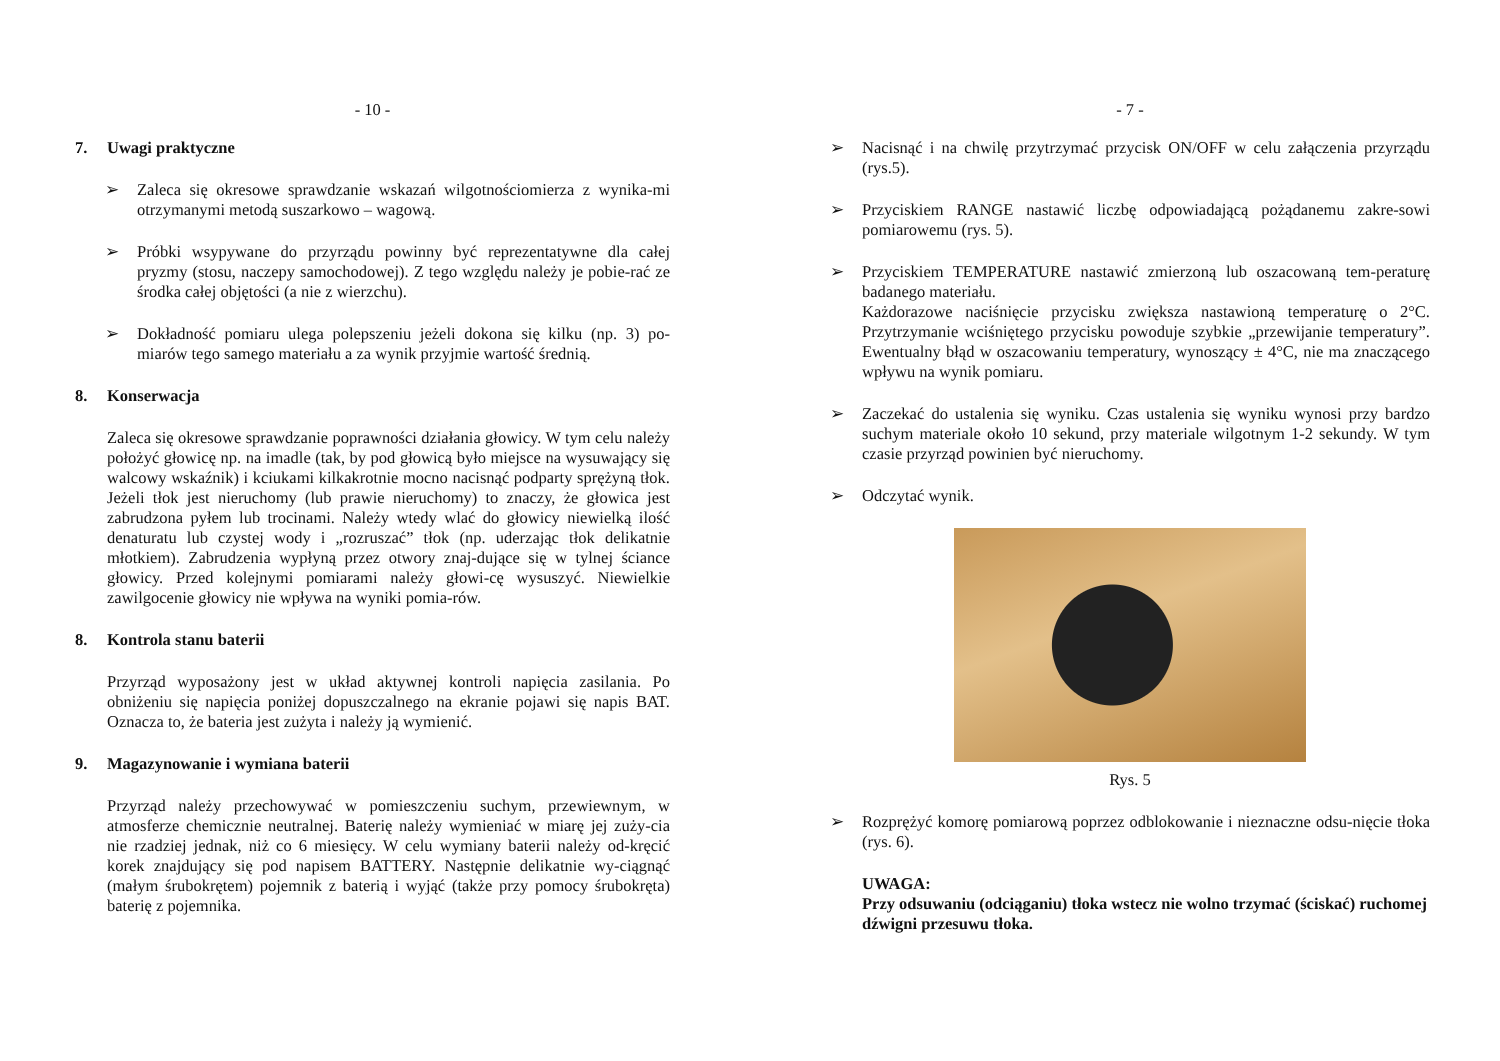- 10 -
7. Uwagi praktyczne
➢ Zaleca się okresowe sprawdzanie wskazań wilgotnościomierza z wynika-mi otrzymanymi metodą suszarkowo – wagową.
➢ Próbki wsypywane do przyrządu powinny być reprezentatywne dla całej pryzmy (stosu, naczepy samochodowej). Z tego względu należy je pobie-rać ze środka całej objętości (a nie z wierzchu).
➢ Dokładność pomiaru ulega polepszeniu jeżeli dokona się kilku (np. 3) po-miarów tego samego materiału a za wynik przyjmie wartość średnią.
8. Konserwacja
Zaleca się okresowe sprawdzanie poprawności działania głowicy. W tym celu należy położyć głowicę np. na imadle (tak, by pod głowicą było miejsce na wysuwający się walcowy wskaźnik) i kciukami kilkakrotnie mocno nacisnąć podparty sprężyną tłok. Jeżeli tłok jest nieruchomy (lub prawie nieruchomy) to znaczy, że głowica jest zabrudzona pyłem lub trocinami. Należy wtedy wlać do głowicy niewielką ilość denaturatu lub czystej wody i „rozruszać” tłok (np. uderzając tłok delikatnie młotkiem). Zabrudzenia wypłyną przez otwory znaj-dujące się w tylnej ściance głowicy. Przed kolejnymi pomiarami należy głowi-cę wysuszyć. Niewielkie zawilgocenie głowicy nie wpływa na wyniki pomia-rów.
8. Kontrola stanu baterii
Przyrząd wyposażony jest w układ aktywnej kontroli napięcia zasilania. Po obniżeniu się napięcia poniżej dopuszczalnego na ekranie pojawi się napis BAT. Oznacza to, że bateria jest zużyta i należy ją wymienić.
9. Magazynowanie i wymiana baterii
Przyrząd należy przechowywać w pomieszczeniu suchym, przewiewnym, w atmosferze chemicznie neutralnej. Baterię należy wymieniać w miarę jej zuży-cia nie rzadziej jednak, niż co 6 miesięcy. W celu wymiany baterii należy od-kręcić korek znajdujący się pod napisem BATTERY. Następnie delikatnie wy-ciągnąć (małym śrubokrętem) pojemnik z baterią i wyjąć (także przy pomocy śrubokręta) baterię z pojemnika.
- 7 -
➢ Nacisnąć i na chwilę przytrzymać przycisk ON/OFF w celu załączenia przyrządu (rys.5).
➢ Przyciskiem RANGE nastawić liczbę odpowiadającą pożądanemu zakre-sowi pomiarowemu (rys. 5).
➢ Przyciskiem TEMPERATURE nastawić zmierzoną lub oszacowaną tem-peraturę badanego materiału.
Każdorazowe naciśnięcie przycisku zwiększa nastawioną temperaturę o 2°C. Przytrzymanie wciśniętego przycisku powoduje szybkie „przewijanie temperatury”. Ewentualny błąd w oszacowaniu temperatury, wynoszący ± 4°C, nie ma znaczącego wpływu na wynik pomiaru.
➢ Zaczekać do ustalenia się wyniku. Czas ustalenia się wyniku wynosi przy bardzo suchym materiale około 10 sekund, przy materiale wilgotnym 1-2 sekundy. W tym czasie przyrząd powinien być nieruchomy.
➢ Odczytać wynik.
Rys. 5
➢ Rozprężyć komorę pomiarową poprzez odblokowanie i nieznaczne odsu-nięcie tłoka (rys. 6).
UWAGA:
Przy odsuwaniu (odciąganiu) tłoka wstecz nie wolno trzymać (ściskać) ruchomej dźwigni przesuwu tłoka.